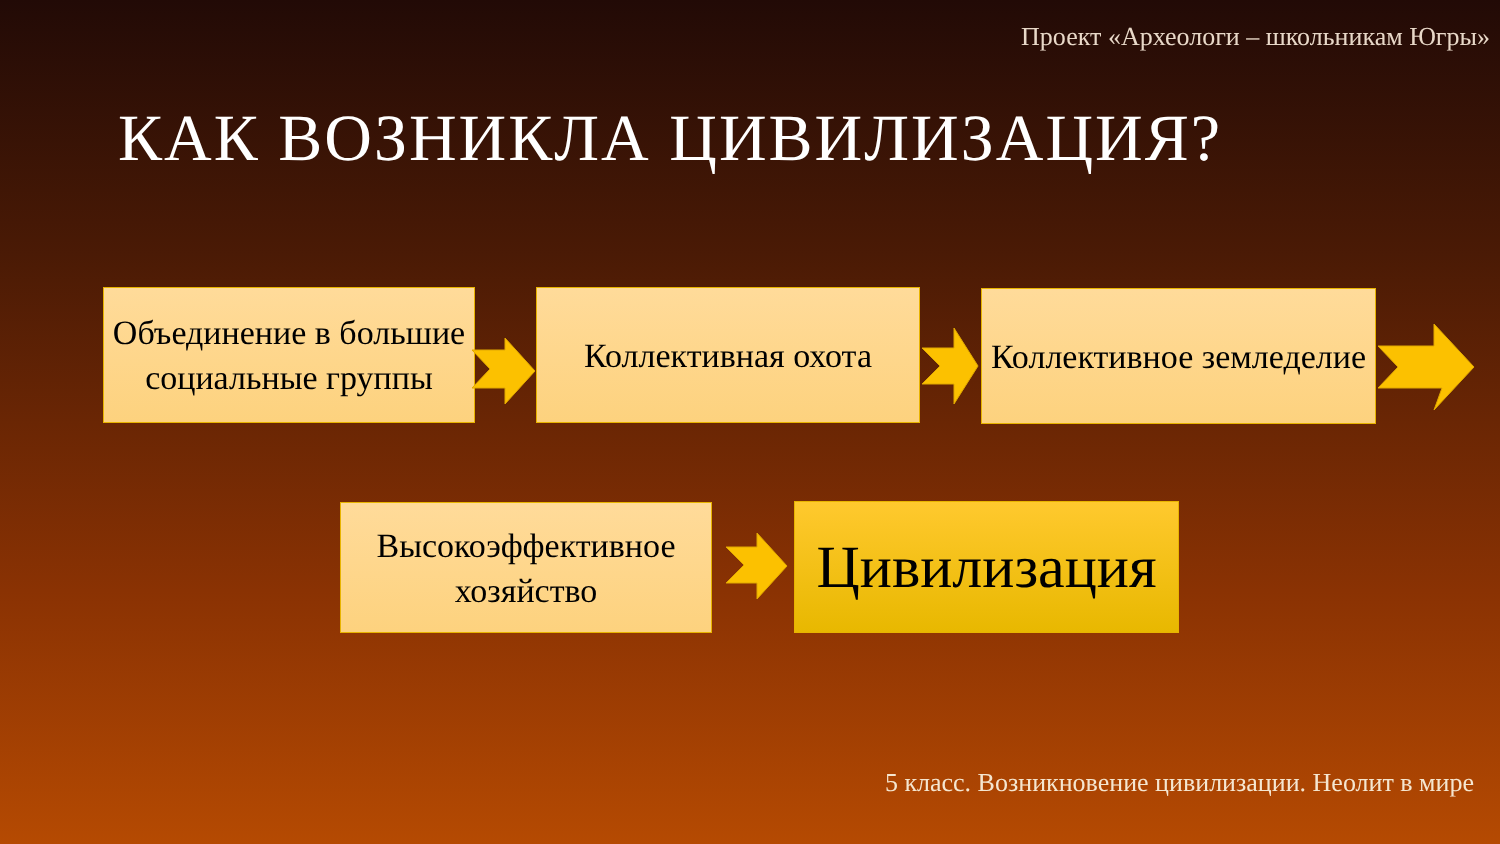Проект «Археологи – школьникам Югры»
КАК ВОЗНИКЛА ЦИВИЛИЗАЦИЯ?
Объединение в большие социальные группы
Коллективная охота
Коллективное земледелие
Высокоэффективное хозяйство
Цивилизация
5 класс. Возникновение цивилизации. Неолит в мире